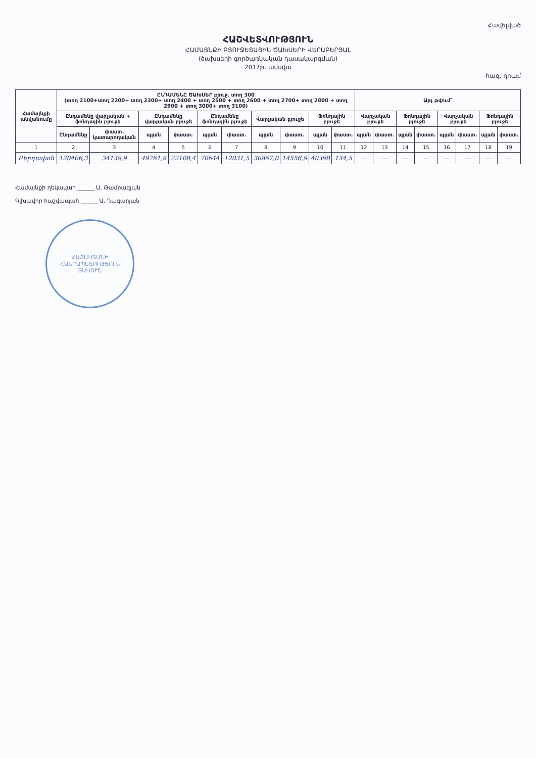Հավելված
ՀԱՇՎԵՏՎՈՒԹՅՈՒՆ
ՀԱՄԱՅՆՔԻ ԲՅՈՒՋԵՏԱՅԻՆ ԾԱԽՍԵՐԻ ՎԵՐԱԲԵՐՅԱԼ
(ծախսերի գործառնական դասակարգման)
2017թ. ամսվա
հազ. դրամ
| Համայնքի անվանումը | ԸՆԴԱՄԵՆԸ ԾԱԽՍԵՐ բյուջ. տող 300 (տող 2100+տող 2200+ տող 2300+ տող 2400 + տող 2500 + տող 2600 + տող 2700+ տող 2800 + տող 2900 + տող 3000+ տող 3100) | | | | | | | | | | Այդ թվում՝ | | | | | | | |
| --- | --- | --- | --- | --- | --- | --- | --- | --- | --- | --- | --- | --- | --- | --- | --- | --- | --- | --- |
| | Ընդամենը վարչական + ֆոնդային բյուջե | | Ընդամենը վարչական բյուջե | | Ընդամենը ֆոնդային բյուջե | | Վարչական բյուջե | | Ֆոնդային բյուջե | | Վարչական բյուջե | | Ֆոնդային բյուջե | | Վարչական բյուջե | | Ֆոնդային բյուջե | |
| | Ընդամենը | փաստ. կատարողական | պլան | փաստ. | պլան | փաստ. | պլան | փաստ. | պլան | փաստ. | պլան | փաստ. | պլան | փաստ. | պլան | փաստ. | պլան | փաստ. |
| 1 | 2 | 3 | 4 | 5 | 6 | 7 | 8 | 9 | 10 | 11 | 12 | 13 | 14 | 15 | 16 | 17 | 18 | 19 |
| Բերդավան | 120406,3 | 34139,9 | 49761,9 | 22108,4 | 70644 | 12031,5 | 30867,0 | 14556,9 | 40398 | 134,5 | — | — | — | — | — | — | — | — |
Համայնքի ղեկավար ______ Ա. Թամրազյան
Գլխավոր հաշվապահ ______ Ա. Ղազարյան
ՀԱՅԱՍՏԱՆԻ ՀԱՆՐԱՊԵՏՈՒԹՅՈՒՆ
ՏԱՎՈՒՇ